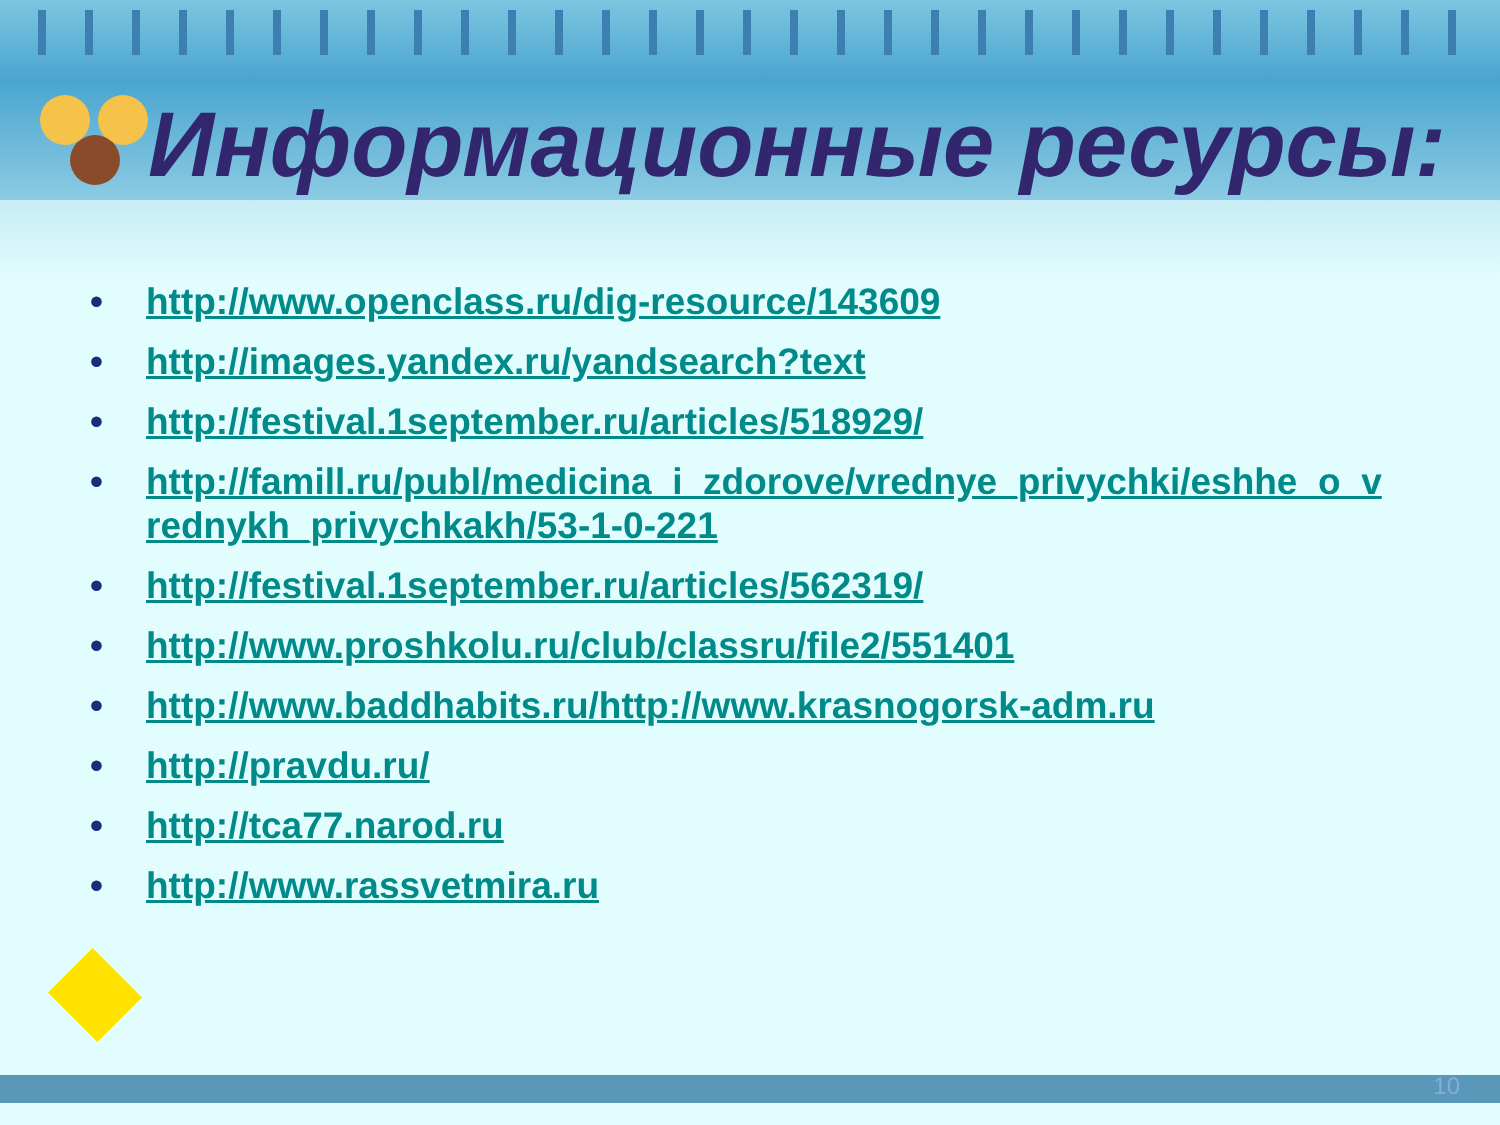Информационные ресурсы:
• http://www.openclass.ru/dig-resource/143609
• http://images.yandex.ru/yandsearch?text
• http://festival.1september.ru/articles/518929/
• http://famill.ru/publ/medicina_i_zdorove/vrednye_privychki/eshhe_o_vrednykh_privychkakh/53-1-0-221
• http://festival.1september.ru/articles/562319/
• http://www.proshkolu.ru/club/classru/file2/551401
• http://www.baddhabits.ru/http://www.krasnogorsk-adm.ru
• http://pravdu.ru/
• http://tca77.narod.ru
• http://www.rassvetmira.ru
10